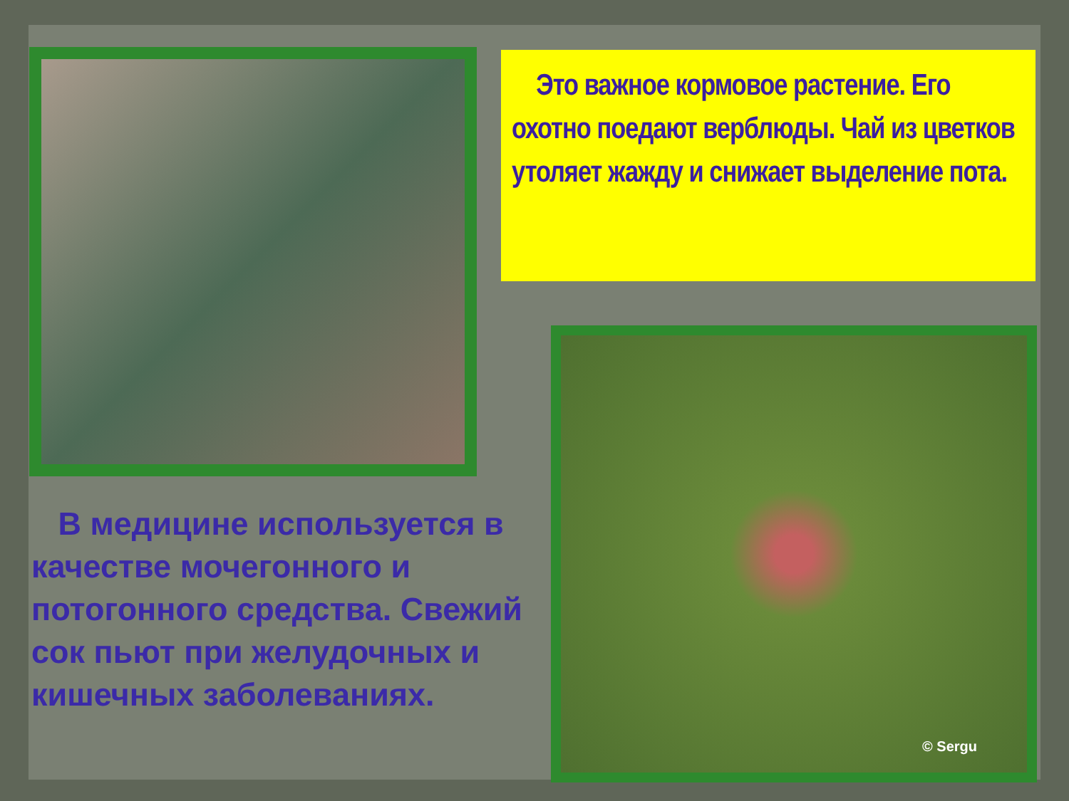Это важное кормовое растение. Его охотно поедают верблюды. Чай из цветков утоляет жажду и снижает выделение пота.
В медицине используется в качестве мочегонного и потогонного средства. Свежий сок пьют при желудочных и кишечных заболеваниях.
© Sergu